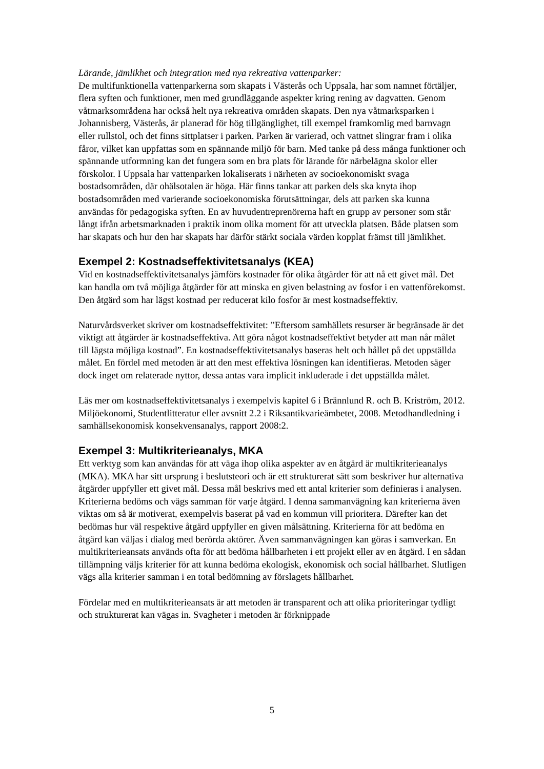Lärande, jämlikhet och integration med nya rekreativa vattenparker:
De multifunktionella vattenparkerna som skapats i Västerås och Uppsala, har som namnet förtäljer, flera syften och funktioner, men med grundläggande aspekter kring rening av dagvatten. Genom våtmarksområdena har också helt nya rekreativa områden skapats. Den nya våtmarksparken i Johannisberg, Västerås, är planerad för hög tillgänglighet, till exempel framkomlig med barnvagn eller rullstol, och det finns sittplatser i parken. Parken är varierad, och vattnet slingrar fram i olika fåror, vilket kan uppfattas som en spännande miljö för barn. Med tanke på dess många funktioner och spännande utformning kan det fungera som en bra plats för lärande för närbelägna skolor eller förskolor. I Uppsala har vattenparken lokaliserats i närheten av socioekonomiskt svaga bostadsområden, där ohälsotalen är höga. Här finns tankar att parken dels ska knyta ihop bostadsområden med varierande socioekonomiska förutsättningar, dels att parken ska kunna användas för pedagogiska syften. En av huvudentreprenörerna haft en grupp av personer som står långt ifrån arbetsmarknaden i praktik inom olika moment för att utveckla platsen. Både platsen som har skapats och hur den har skapats har därför stärkt sociala värden kopplat främst till jämlikhet.
Exempel 2: Kostnadseffektivitetsanalys (KEA)
Vid en kostnadseffektivitetsanalys jämförs kostnader för olika åtgärder för att nå ett givet mål. Det kan handla om två möjliga åtgärder för att minska en given belastning av fosfor i en vattenförekomst. Den åtgärd som har lägst kostnad per reducerat kilo fosfor är mest kostnadseffektiv.
Naturvårdsverket skriver om kostnadseffektivitet: ”Eftersom samhällets resurser är begränsade är det viktigt att åtgärder är kostnadseffektiva. Att göra något kostnadseffektivt betyder att man når målet till lägsta möjliga kostnad”. En kostnadseffektivitetsanalys baseras helt och hållet på det uppställda målet. En fördel med metoden är att den mest effektiva lösningen kan identifieras. Metoden säger dock inget om relaterade nyttor, dessa antas vara implicit inkluderade i det uppställda målet.
Läs mer om kostnadseffektivitetsanalys i exempelvis kapitel 6 i Brännlund R. och B. Kriström, 2012. Miljöekonomi, Studentlitteratur eller avsnitt 2.2 i Riksantikvarieämbetet, 2008. Metodhandledning i samhällsekonomisk konsekvensanalys, rapport 2008:2.
Exempel 3: Multikriterieanalys, MKA
Ett verktyg som kan användas för att väga ihop olika aspekter av en åtgärd är multikriterieanalys (MKA). MKA har sitt ursprung i beslutsteori och är ett strukturerat sätt som beskriver hur alternativa åtgärder uppfyller ett givet mål. Dessa mål beskrivs med ett antal kriterier som definieras i analysen. Kriterierna bedöms och vägs samman för varje åtgärd. I denna sammanvägning kan kriterierna även viktas om så är motiverat, exempelvis baserat på vad en kommun vill prioritera. Därefter kan det bedömas hur väl respektive åtgärd uppfyller en given målsättning. Kriterierna för att bedöma en åtgärd kan väljas i dialog med berörda aktörer. Även sammanvägningen kan göras i samverkan. En multikriterieansats används ofta för att bedöma hållbarheten i ett projekt eller av en åtgärd. I en sådan tillämpning väljs kriterier för att kunna bedöma ekologisk, ekonomisk och social hållbarhet. Slutligen vägs alla kriterier samman i en total bedömning av förslagets hållbarhet.
Fördelar med en multikriterieansats är att metoden är transparent och att olika prioriteringar tydligt och strukturerat kan vägas in. Svagheter i metoden är förknippade
5